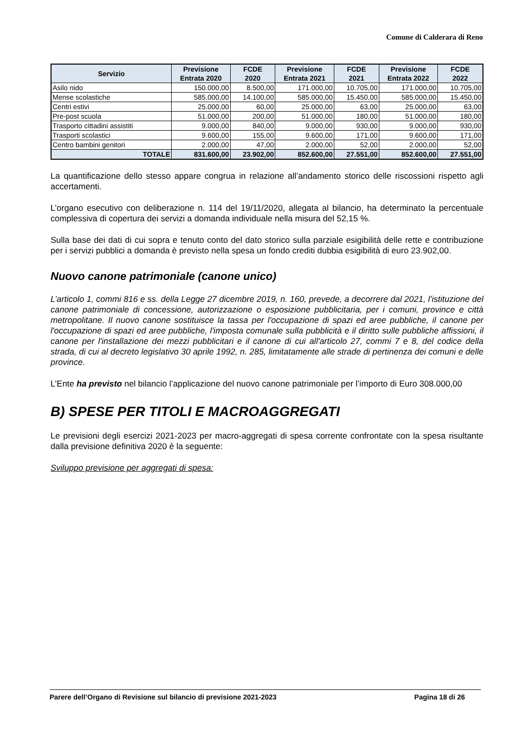Comune di Calderara di Reno
| Servizio | Previsione Entrata 2020 | FCDE 2020 | Previsione Entrata 2021 | FCDE 2021 | Previsione Entrata 2022 | FCDE 2022 |
| --- | --- | --- | --- | --- | --- | --- |
| Asilo nido | 150.000,00 | 8.500,00 | 171.000,00 | 10.705,00 | 171.000,00 | 10.705,00 |
| Mense scolastiche | 585.000,00 | 14.100,00 | 585.000,00 | 15.450,00 | 585.000,00 | 15.450,00 |
| Centri estivi | 25.000,00 | 60,00 | 25.000,00 | 63,00 | 25.000,00 | 63,00 |
| Pre-post scuola | 51.000,00 | 200,00 | 51.000,00 | 180,00 | 51.000,00 | 180,00 |
| Trasporto cittadini assistiti | 9.000,00 | 840,00 | 9.000,00 | 930,00 | 9.000,00 | 930,00 |
| Trasporti scolastici | 9.600,00 | 155,00 | 9.600,00 | 171,00 | 9.600,00 | 171,00 |
| Centro bambini genitori | 2.000,00 | 47,00 | 2.000,00 | 52,00 | 2.000,00 | 52,00 |
| TOTALE | 831.600,00 | 23.902,00 | 852.600,00 | 27.551,00 | 852.600,00 | 27.551,00 |
La quantificazione dello stesso appare congrua in relazione all’andamento storico delle riscossioni rispetto agli accertamenti.
L’organo esecutivo con deliberazione n. 114 del 19/11/2020, allegata al bilancio, ha determinato la percentuale complessiva di copertura dei servizi a domanda individuale nella misura del 52,15 %.
Sulla base dei dati di cui sopra e tenuto conto del dato storico sulla parziale esigibilità delle rette e contribuzione per i servizi pubblici a domanda è previsto nella spesa un fondo crediti dubbia esigibilità di euro 23.902,00.
Nuovo canone patrimoniale (canone unico)
L’articolo 1, commi 816 e ss. della Legge 27 dicembre 2019, n. 160, prevede, a decorrere dal 2021, l’istituzione del canone patrimoniale di concessione, autorizzazione o esposizione pubblicitaria, per i comuni, province e città metropolitane. Il nuovo canone sostituisce la tassa per l'occupazione di spazi ed aree pubbliche, il canone per l'occupazione di spazi ed aree pubbliche, l'imposta comunale sulla pubblicità e il diritto sulle pubbliche affissioni, il canone per l'installazione dei mezzi pubblicitari e il canone di cui all'articolo 27, commi 7 e 8, del codice della strada, di cui al decreto legislativo 30 aprile 1992, n. 285, limitatamente alle strade di pertinenza dei comuni e delle province.
L’Ente ha previsto nel bilancio l’applicazione del nuovo canone patrimoniale per l’importo di Euro 308.000,00
B) SPESE PER TITOLI E MACROAGGREGATI
Le previsioni degli esercizi 2021-2023 per macro-aggregati di spesa corrente confrontate con la spesa risultante dalla previsione definitiva 2020 è la seguente:
Sviluppo previsione per aggregati di spesa:
Parere dell’Organo di Revisione sul bilancio di previsione 2021-2023 Pagina 18 di 26